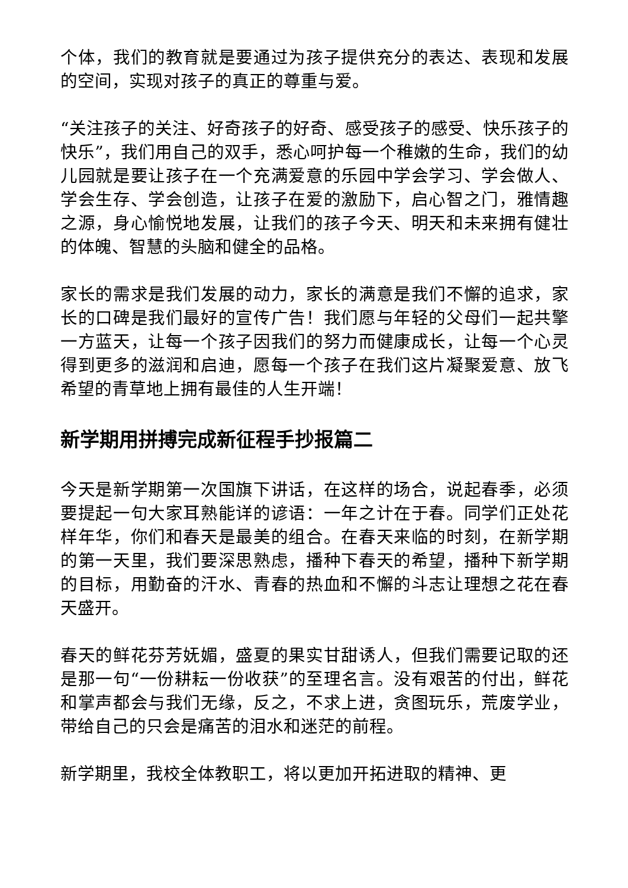个体，我们的教育就是要通过为孩子提供充分的表达、表现和发展的空间，实现对孩子的真正的尊重与爱。
“关注孩子的关注、好奇孩子的好奇、感受孩子的感受、快乐孩子的快乐”，我们用自己的双手，悉心呵护每一个稚嫩的生命，我们的幼儿园就是要让孩子在一个充满爱意的乐园中学会学习、学会做人、学会生存、学会创造，让孩子在爱的激励下，启心智之门，雅情趣之源，身心愉悦地发展，让我们的孩子今天、明天和未来拥有健壮的体魄、智慧的头脑和健全的品格。
家长的需求是我们发展的动力，家长的满意是我们不懈的追求，家长的口碑是我们最好的宣传广告！我们愿与年轻的父母们一起共擎一方蓝天，让每一个孩子因我们的努力而健康成长，让每一个心灵得到更多的滋润和启迪，愿每一个孩子在我们这片凝聚爱意、放飞希望的青草地上拥有最佳的人生开端！
新学期用拼搏完成新征程手抄报篇二
今天是新学期第一次国旗下讲话，在这样的场合，说起春季，必须要提起一句大家耳熟能详的谚语：一年之计在于春。同学们正处花样年华，你们和春天是最美的组合。在春天来临的时刻，在新学期的第一天里，我们要深思熟虑，播种下春天的希望，播种下新学期的目标，用勤奋的汗水、青春的热血和不懈的斗志让理想之花在春天盛开。
春天的鲜花芬芳妩媚，盛夏的果实甘甜诱人，但我们需要记取的还是那一句“一份耕耘一份收获”的至理名言。没有艰苦的付出，鲜花和掌声都会与我们无缘，反之，不求上进，贪图玩乐，荒废学业，带给自己的只会是痛苦的泪水和迷茫的前程。
新学期里，我校全体教职工，将以更加开拓进取的精神、更